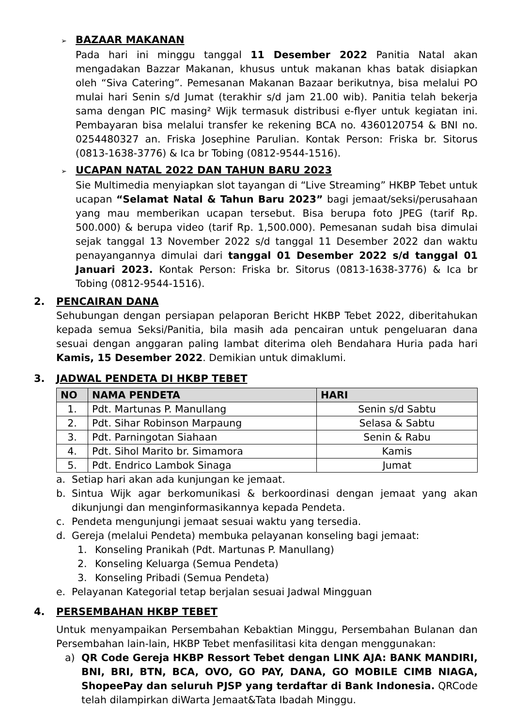➢ BAZAAR MAKANAN
Pada hari ini minggu tanggal 11 Desember 2022 Panitia Natal akan mengadakan Bazzar Makanan, khusus untuk makanan khas batak disiapkan oleh “Siva Catering”. Pemesanan Makanan Bazaar berikutnya, bisa melalui PO mulai hari Senin s/d Jumat (terakhir s/d jam 21.00 wib). Panitia telah bekerja sama dengan PIC masing² Wijk termasuk distribusi e-flyer untuk kegiatan ini. Pembayaran bisa melalui transfer ke rekening BCA no. 4360120754 & BNI no. 0254480327 an. Friska Josephine Parulian. Kontak Person: Friska br. Sitorus (0813-1638-3776) & Ica br Tobing (0812-9544-1516).
➢ UCAPAN NATAL 2022 DAN TAHUN BARU 2023
Sie Multimedia menyiapkan slot tayangan di “Live Streaming” HKBP Tebet untuk ucapan “Selamat Natal & Tahun Baru 2023” bagi jemaat/seksi/perusahaan yang mau memberikan ucapan tersebut. Bisa berupa foto JPEG (tarif Rp. 500.000) & berupa video (tarif Rp. 1,500.000). Pemesanan sudah bisa dimulai sejak tanggal 13 November 2022 s/d tanggal 11 Desember 2022 dan waktu penayangannya dimulai dari tanggal 01 Desember 2022 s/d tanggal 01 Januari 2023. Kontak Person: Friska br. Sitorus (0813-1638-3776) & Ica br Tobing (0812-9544-1516).
2. PENCAIRAN DANA
Sehubungan dengan persiapan pelaporan Bericht HKBP Tebet 2022, diberitahukan kepada semua Seksi/Panitia, bila masih ada pencairan untuk pengeluaran dana sesuai dengan anggaran paling lambat diterima oleh Bendahara Huria pada hari Kamis, 15 Desember 2022. Demikian untuk dimaklumi.
3. JADWAL PENDETA DI HKBP TEBET
| NO | NAMA PENDETA | HARI |
| --- | --- | --- |
| 1. | Pdt. Martunas P. Manullang | Senin s/d Sabtu |
| 2. | Pdt. Sihar Robinson Marpaung | Selasa & Sabtu |
| 3. | Pdt. Parningotan Siahaan | Senin & Rabu |
| 4. | Pdt. Sihol Marito br. Simamora | Kamis |
| 5. | Pdt. Endrico Lambok Sinaga | Jumat |
a. Setiap hari akan ada kunjungan ke jemaat.
b. Sintua Wijk agar berkomunikasi & berkoordinasi dengan jemaat yang akan dikunjungi dan menginformasikannya kepada Pendeta.
c. Pendeta mengunjungi jemaat sesuai waktu yang tersedia.
d. Gereja (melalui Pendeta) membuka pelayanan konseling bagi jemaat:
1. Konseling Pranikah (Pdt. Martunas P. Manullang)
2. Konseling Keluarga (Semua Pendeta)
3. Konseling Pribadi (Semua Pendeta)
e. Pelayanan Kategorial tetap berjalan sesuai Jadwal Mingguan
4. PERSEMBAHAN HKBP TEBET
Untuk menyampaikan Persembahan Kebaktian Minggu, Persembahan Bulanan dan Persembahan lain-lain, HKBP Tebet menfasilitasi kita dengan menggunakan:
a) QR Code Gereja HKBP Ressort Tebet dengan LINK AJA: BANK MANDIRI, BNI, BRI, BTN, BCA, OVO, GO PAY, DANA, GO MOBILE CIMB NIAGA, ShopeePay dan seluruh PJSP yang terdaftar di Bank Indonesia. QRCode telah dilampirkan diWarta Jemaat&Tata Ibadah Minggu.